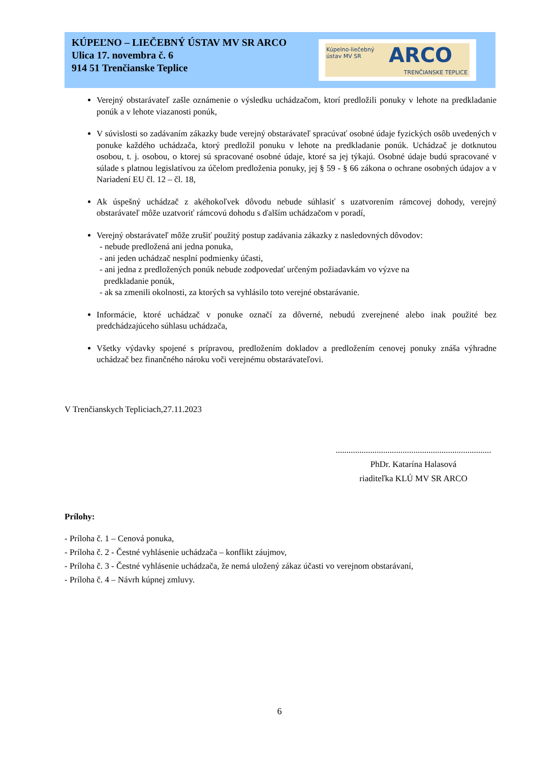KÚPEĽNO – LIEČEBNÝ ÚSTAV MV SR ARCO
Ulica 17. novembra č. 6
914 51 Trenčianske Teplice
Kúpelno-liečebný
ústav MV SR ARCO
TRENČIANSKE TEPLICE
Verejný obstarávateľ zašle oznámenie o výsledku uchádzačom, ktorí predložili ponuky v lehote na predkladanie ponúk a v lehote viazanosti ponúk,
V súvislosti so zadávaním zákazky bude verejný obstarávateľ spracúvať osobné údaje fyzických osôb uvedených v ponuke každého uchádzača, ktorý predložil ponuku v lehote na predkladanie ponúk. Uchádzač je dotknutou osobou, t. j. osobou, o ktorej sú spracované osobné údaje, ktoré sa jej týkajú. Osobné údaje budú spracované v súlade s platnou legislatívou za účelom predloženia ponuky, jej § 59 - § 66 zákona o ochrane osobných údajov a v Nariadení EU čl. 12 – čl. 18,
Ak úspešný uchádzač z akéhokoľvek dôvodu nebude súhlasiť s uzatvorením rámcovej dohody, verejný obstarávateľ môže uzatvoriť rámcovú dohodu s ďalším uchádzačom v poradí,
Verejný obstarávateľ môže zrušiť použitý postup zadávania zákazky z nasledovných dôvodov:
- nebude predložená ani jedna ponuka,
- ani jeden uchádzač nesplní podmienky účasti,
- ani jedna z predložených ponúk nebude zodpovedať určeným požiadavkám vo výzve na
predkladanie ponúk,
- ak sa zmenili okolnosti, za ktorých sa vyhlásilo toto verejné obstarávanie.
Informácie, ktoré uchádzač v ponuke označí za dôverné, nebudú zverejnené alebo inak použité bez predchádzajúceho súhlasu uchádzača,
Všetky výdavky spojené s prípravou, predložením dokladov a predložením cenovej ponuky znáša výhradne uchádzač bez finančného nároku voči verejnému obstarávateľovi.
V Trenčianskych Tepliciach,27.11.2023
........................................................................
PhDr. Katarína Halasová
riaditeľka KLÚ MV SR ARCO
Prílohy:
- Príloha č. 1 – Cenová ponuka,
- Príloha č. 2 - Čestné vyhlásenie uchádzača – konflikt záujmov,
- Príloha č. 3 - Čestné vyhlásenie uchádzača, že nemá uložený zákaz účasti vo verejnom obstarávaní,
- Príloha č. 4 – Návrh kúpnej zmluvy.
6